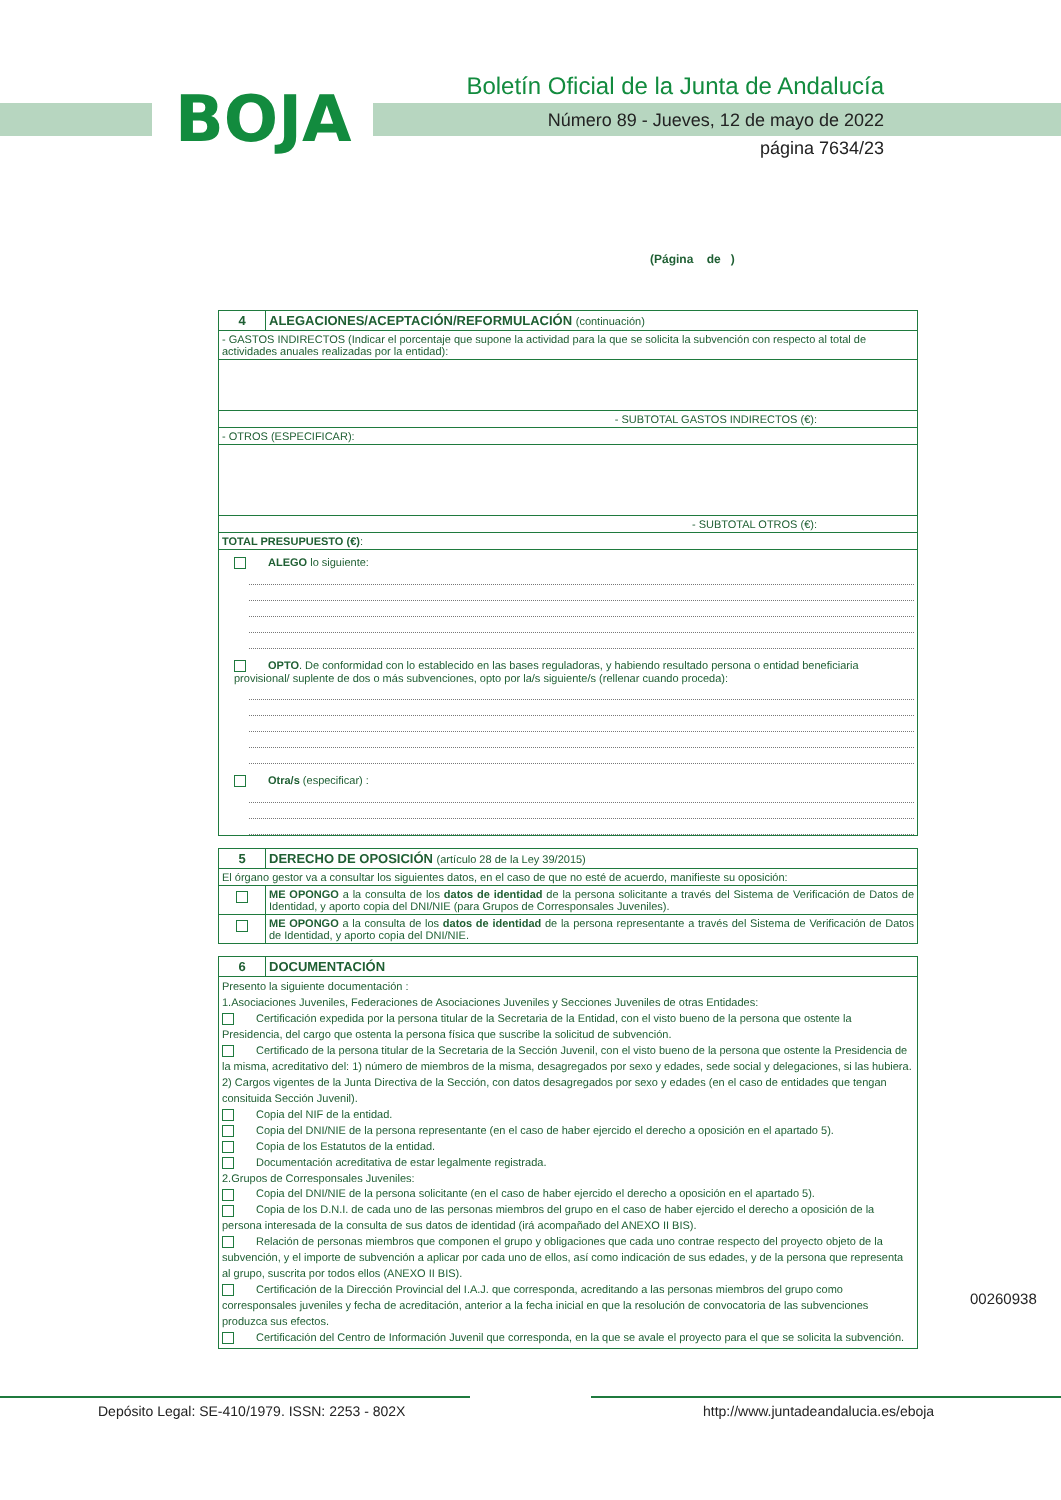BOJA
Boletín Oficial de la Junta de Andalucía
Número 89 - Jueves, 12 de mayo de 2022
página 7634/23
(Página de )
| 4 | ALEGACIONES/ACEPTACIÓN/REFORMULACIÓN (continuación) |
| - GASTOS INDIRECTOS (Indicar el porcentaje que supone la actividad para la que se solicita la subvención con respecto al total de actividades anuales realizadas por la entidad): | |
| - SUBTOTAL GASTOS INDIRECTOS (€): | |
| - OTROS (ESPECIFICAR): | |
| - SUBTOTAL OTROS (€): | |
| TOTAL PRESUPUESTO (€) : | |
| ALEGO lo siguiente: OPTO . De conformidad con lo establecido en las bases reguladoras, y habiendo resultado persona o entidad beneficiaria provisional/ suplente de dos o más subvenciones, opto por la/s siguiente/s (rellenar cuando proceda): Otra/s (especificar) : | |
| 5 | DERECHO DE OPOSICIÓN (artículo 28 de la Ley 39/2015) |
| El órgano gestor va a consultar los siguientes datos, en el caso de que no esté de acuerdo, manifieste su oposición: | |
| | ME OPONGO a la consulta de los datos de identidad de la persona solicitante a través del Sistema de Verificación de Datos de Identidad, y aporto copia del DNI/NIE (para Grupos de Corresponsales Juveniles). |
| | ME OPONGO a la consulta de los datos de identidad de la persona representante a través del Sistema de Verificación de Datos de Identidad, y aporto copia del DNI/NIE. |
| 6 | DOCUMENTACIÓN |
| Presento la siguiente documentación : 1.Asociaciones Juveniles, Federaciones de Asociaciones Juveniles y Secciones Juveniles de otras Entidades: Certificación expedida por la persona titular de la Secretaria de la Entidad, con el visto bueno de la persona que ostente la Presidencia, del cargo que ostenta la persona física que suscribe la solicitud de subvención. Certificado de la persona titular de la Secretaria de la Sección Juvenil, con el visto bueno de la persona que ostente la Presidencia de la misma, acreditativo del: 1) número de miembros de la misma, desagregados por sexo y edades, sede social y delegaciones, si las hubiera. 2) Cargos vigentes de la Junta Directiva de la Sección, con datos desagregados por sexo y edades (en el caso de entidades que tengan consituida Sección Juvenil). Copia del NIF de la entidad. Copia del DNI/NIE de la persona representante (en el caso de haber ejercido el derecho a oposición en el apartado 5). Copia de los Estatutos de la entidad. Documentación acreditativa de estar legalmente registrada. 2.Grupos de Corresponsales Juveniles: Copia del DNI/NIE de la persona solicitante (en el caso de haber ejercido el derecho a oposición en el apartado 5). Copia de los D.N.I. de cada uno de las personas miembros del grupo en el caso de haber ejercido el derecho a oposición de la persona interesada de la consulta de sus datos de identidad (irá acompañado del ANEXO II BIS). Relación de personas miembros que componen el grupo y obligaciones que cada uno contrae respecto del proyecto objeto de la subvención, y el importe de subvención a aplicar por cada uno de ellos, así como indicación de sus edades, y de la persona que representa al grupo, suscrita por todos ellos (ANEXO II BIS). Certificación de la Dirección Provincial del I.A.J. que corresponda, acreditando a las personas miembros del grupo como corresponsales juveniles y fecha de acreditación, anterior a la fecha inicial en que la resolución de convocatoria de las subvenciones produzca sus efectos. Certificación del Centro de Información Juvenil que corresponda, en la que se avale el proyecto para el que se solicita la subvención. | |
00260938
Depósito Legal: SE-410/1979. ISSN: 2253 - 802X http://www.juntadeandalucia.es/eboja